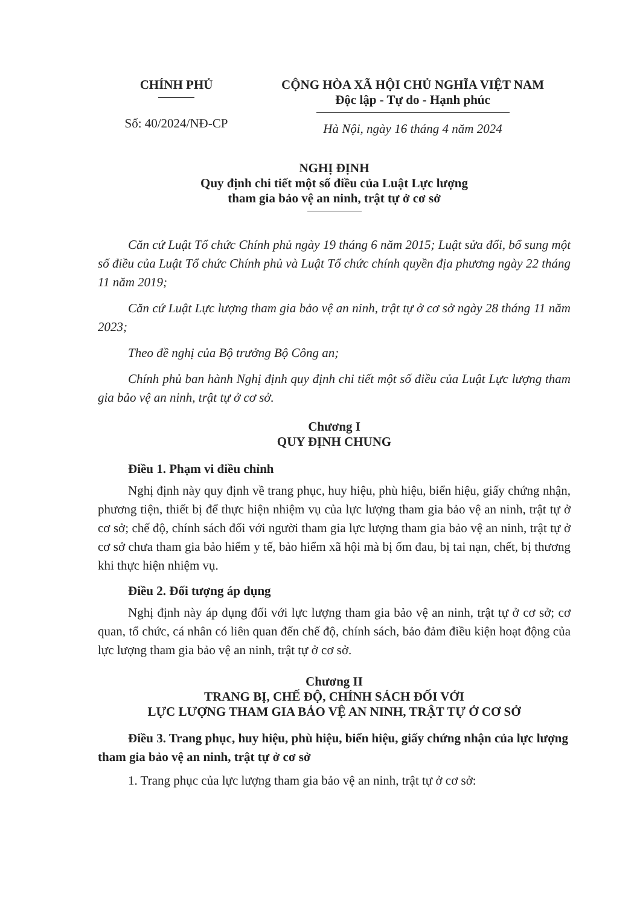CHÍNH PHỦ
Số: 40/2024/NĐ-CP
CỘNG HÒA XÃ HỘI CHỦ NGHĨA VIỆT NAM
Độc lập - Tự do - Hạnh phúc
Hà Nội, ngày 16 tháng 4 năm 2024
NGHỊ ĐỊNH
Quy định chi tiết một số điều của Luật Lực lượng
tham gia bảo vệ an ninh, trật tự ở cơ sở
Căn cứ Luật Tổ chức Chính phủ ngày 19 tháng 6 năm 2015; Luật sửa đổi, bổ sung một số điều của Luật Tổ chức Chính phủ và Luật Tổ chức chính quyền địa phương ngày 22 tháng 11 năm 2019;
Căn cứ Luật Lực lượng tham gia bảo vệ an ninh, trật tự ở cơ sở ngày 28 tháng 11 năm 2023;
Theo đề nghị của Bộ trưởng Bộ Công an;
Chính phủ ban hành Nghị định quy định chi tiết một số điều của Luật Lực lượng tham gia bảo vệ an ninh, trật tự ở cơ sở.
Chương I
QUY ĐỊNH CHUNG
Điều 1. Phạm vi điều chỉnh
Nghị định này quy định về trang phục, huy hiệu, phù hiệu, biển hiệu, giấy chứng nhận, phương tiện, thiết bị để thực hiện nhiệm vụ của lực lượng tham gia bảo vệ an ninh, trật tự ở cơ sở; chế độ, chính sách đối với người tham gia lực lượng tham gia bảo vệ an ninh, trật tự ở cơ sở chưa tham gia bảo hiểm y tế, bảo hiểm xã hội mà bị ốm đau, bị tai nạn, chết, bị thương khi thực hiện nhiệm vụ.
Điều 2. Đối tượng áp dụng
Nghị định này áp dụng đối với lực lượng tham gia bảo vệ an ninh, trật tự ở cơ sở; cơ quan, tổ chức, cá nhân có liên quan đến chế độ, chính sách, bảo đảm điều kiện hoạt động của lực lượng tham gia bảo vệ an ninh, trật tự ở cơ sở.
Chương II
TRANG BỊ, CHẾ ĐỘ, CHÍNH SÁCH ĐỐI VỚI
LỰC LƯỢNG THAM GIA BẢO VỆ AN NINH, TRẬT TỰ Ở CƠ SỞ
Điều 3. Trang phục, huy hiệu, phù hiệu, biển hiệu, giấy chứng nhận của lực lượng tham gia bảo vệ an ninh, trật tự ở cơ sở
1. Trang phục của lực lượng tham gia bảo vệ an ninh, trật tự ở cơ sở: